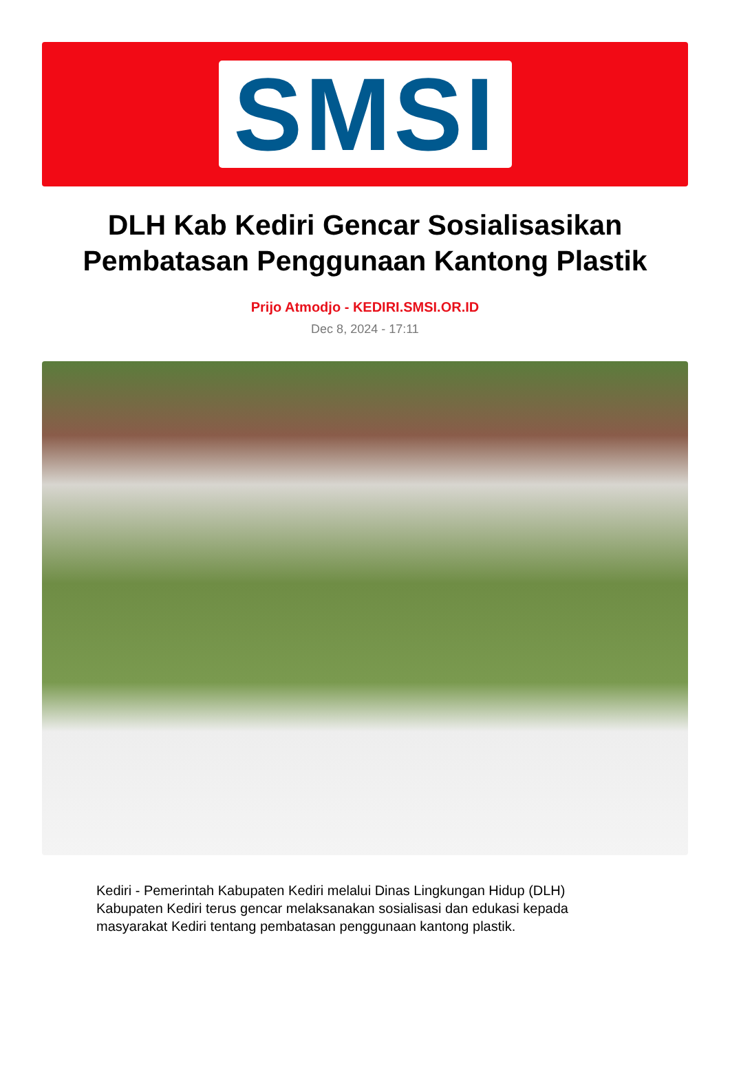SMSI
DLH Kab Kediri Gencar Sosialisasikan Pembatasan Penggunaan Kantong Plastik
Prijo Atmodjo - KEDIRI.SMSI.OR.ID
Dec 8, 2024 - 17:11
Kediri - Pemerintah Kabupaten Kediri melalui Dinas Lingkungan Hidup (DLH) Kabupaten Kediri terus gencar melaksanakan sosialisasi dan edukasi kepada masyarakat Kediri tentang pembatasan penggunaan kantong plastik.